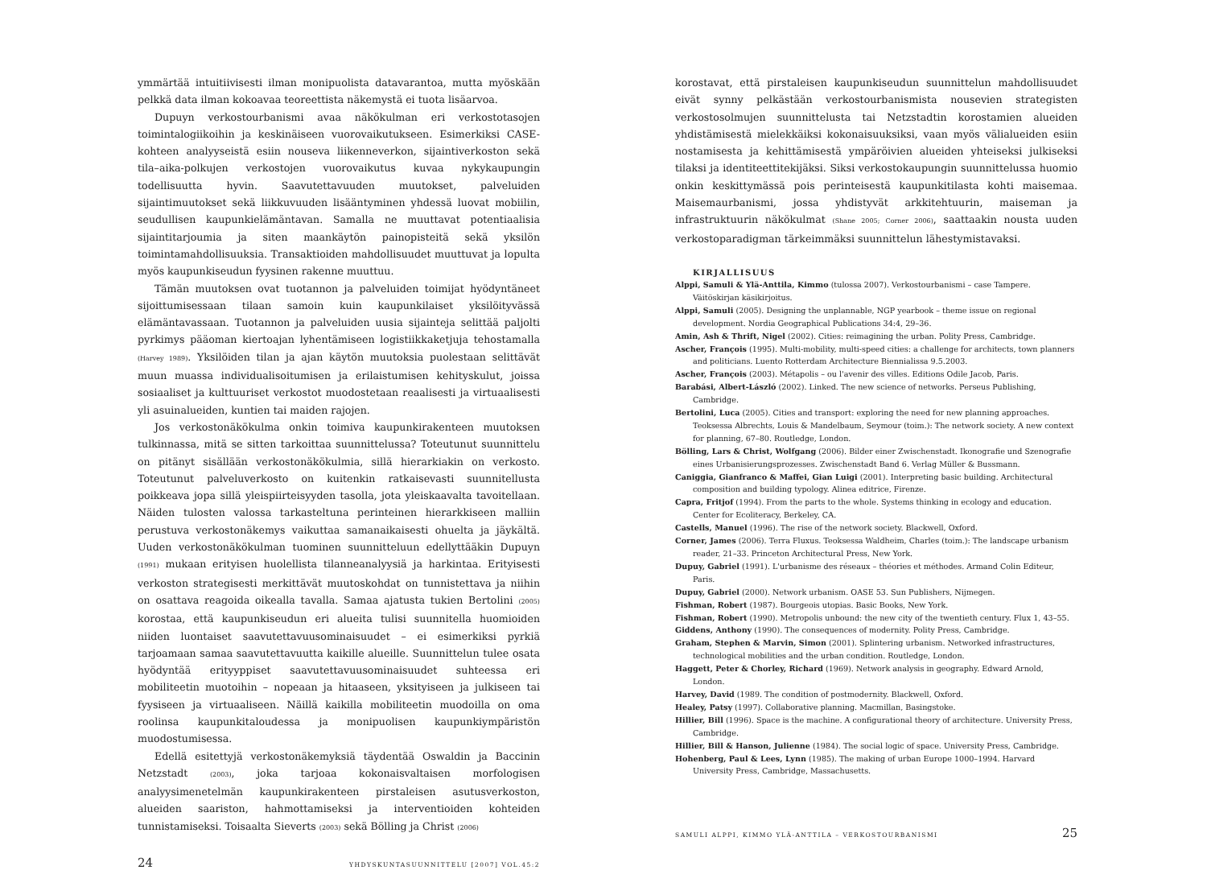ymmärtää intuitiivisesti ilman monipuolista datavarantoa, mutta myöskään pelkkä data ilman kokoavaa teoreettista näkemystä ei tuota lisäarvoa.
Dupuyn verkostourbanismi avaa näkökulman eri verkostotasojen toimintalogiikoihin ja keskinäiseen vuorovaikutukseen. Esimerkiksi CASE-kohteen analyyseistä esiin nouseva liikenneverkon, sijaintiverkoston sekä tila–aika-polkujen verkostojen vuorovaikutus kuvaa nykykaupungin todellisuutta hyvin. Saavutettavuuden muutokset, palveluiden sijaintimuutokset sekä liikkuvuuden lisääntyminen yhdessä luovat mobiilin, seudullisen kaupunkielämäntavan. Samalla ne muuttavat potentiaalisia sijaintitarjoumia ja siten maankäytön painopisteitä sekä yksilön toimintamahdollisuuksia. Transaktioiden mahdollisuudet muuttuvat ja lopulta myös kaupunkiseudun fyysinen rakenne muuttuu.
Tämän muutoksen ovat tuotannon ja palveluiden toimijat hyödyntäneet sijoittumisessaan tilaan samoin kuin kaupunkilaiset yksilöityvässä elämäntavassaan. Tuotannon ja palveluiden uusia sijainteja selittää paljolti pyrkimys pääoman kiertoajan lyhentämiseen logistiikkaketjuja tehostamalla (Harvey 1989). Yksilöiden tilan ja ajan käytön muutoksia puolestaan selittävät muun muassa individualisoitumisen ja erilaistumisen kehityskulut, joissa sosiaaliset ja kulttuuriset verkostot muodostetaan reaalisesti ja virtuaalisesti yli asuinalueiden, kuntien tai maiden rajojen.
Jos verkostonäkökulma onkin toimiva kaupunkirakenteen muutoksen tulkinnassa, mitä se sitten tarkoittaa suunnittelussa? Toteutunut suunnittelu on pitänyt sisällään verkostonäkökulmia, sillä hierarkiakin on verkosto. Toteutunut palveluverkosto on kuitenkin ratkaisevasti suunnitellusta poikkeava jopa sillä yleispiirteisyyden tasolla, jota yleiskaavalta tavoitellaan. Näiden tulosten valossa tarkasteltuna perinteinen hierarkkiseen malliin perustuva verkostonäkemys vaikuttaa samanaikaisesti ohuelta ja jäykältä. Uuden verkostonäkökulman tuominen suunnitteluun edellyttääkin Dupuyn (1991) mukaan erityisen huolellista tilanneanalyysiä ja harkintaa. Erityisesti verkoston strategisesti merkittävät muutoskohdat on tunnistettava ja niihin on osattava reagoida oikealla tavalla. Samaa ajatusta tukien Bertolini (2005) korostaa, että kaupunkiseudun eri alueita tulisi suunnitella huomioiden niiden luontaiset saavutettavuusominaisuudet – ei esimerkiksi pyrkiä tarjoamaan samaa saavutettavuutta kaikille alueille. Suunnittelun tulee osata hyödyntää erityyppiset saavutettavuusominaisuudet suhteessa eri mobiliteetin muotoihin – nopeaan ja hitaaseen, yksityiseen ja julkiseen tai fyysiseen ja virtuaaliseen. Näillä kaikilla mobiliteetin muodoilla on oma roolinsa kaupunkitaloudessa ja monipuolisen kaupunkiympäristön muodostumisessa.
Edellä esitettyjä verkostonäkemyksiä täydentää Oswaldin ja Baccinin Netzstadt (2003), joka tarjoaa kokonaisvaltaisen morfologisen analyysimenetelmän kaupunkirakenteen pirstaleisen asutusverkoston, alueiden saariston, hahmottamiseksi ja interventioiden kohteiden tunnistamiseksi. Toisaalta Sieverts (2003) sekä Bölling ja Christ (2006)
24 YHDYSKUNTASUUNNITTELU [2007] VOL.45:2
korostavat, että pirstaleisen kaupunkiseudun suunnittelun mahdollisuudet eivät synny pelkästään verkostourbanismista nousevien strategisten verkostosolmujen suunnittelusta tai Netzstadtin korostamien alueiden yhdistämisestä mielekkäiksi kokonaisuuksiksi, vaan myös välialueiden esiin nostamisesta ja kehittämisestä ympäröivien alueiden yhteiseksi julkiseksi tilaksi ja identiteettitekijäksi. Siksi verkostokaupungin suunnittelussa huomio onkin keskittymässä pois perinteisestä kaupunkitilasta kohti maisemaa. Maisemaurbanismi, jossa yhdistyvät arkkitehtuurin, maiseman ja infrastruktuurin näkökulmat (Shane 2005; Corner 2006), saattaakin nousta uuden verkostoparadigman tärkeimmäksi suunnittelun lähestymistavaksi.
KIRJALLISUUS
Alppi, Samuli & Ylä-Anttila, Kimmo (tulossa 2007). Verkostourbanismi – case Tampere. Väitöskirjan käsikirjoitus.
Alppi, Samuli (2005). Designing the unplannable, NGP yearbook – theme issue on regional development. Nordia Geographical Publications 34:4, 29–36.
Amin, Ash & Thrift, Nigel (2002). Cities: reimagining the urban. Polity Press, Cambridge.
Ascher, François (1995). Multi-mobility, multi-speed cities: a challenge for architects, town planners and politicians. Luento Rotterdam Architecture Biennialissa 9.5.2003.
Ascher, François (2003). Métapolis – ou l'avenir des villes. Editions Odile Jacob, Paris.
Barabási, Albert-László (2002). Linked. The new science of networks. Perseus Publishing, Cambridge.
Bertolini, Luca (2005). Cities and transport: exploring the need for new planning approaches. Teoksessa Albrechts, Louis & Mandelbaum, Seymour (toim.): The network society. A new context for planning, 67–80. Routledge, London.
Bölling, Lars & Christ, Wolfgang (2006). Bilder einer Zwischenstadt. Ikonografie und Szenografie eines Urbanisierungsprozesses. Zwischenstadt Band 6. Verlag Müller & Bussmann.
Caniggia, Gianfranco & Maffei, Gian Luigi (2001). Interpreting basic building. Architectural composition and building typology. Alinea editrice, Firenze.
Capra, Fritjof (1994). From the parts to the whole. Systems thinking in ecology and education. Center for Ecoliteracy, Berkeley, CA.
Castells, Manuel (1996). The rise of the network society. Blackwell, Oxford.
Corner, James (2006). Terra Fluxus. Teoksessa Waldheim, Charles (toim.): The landscape urbanism reader, 21–33. Princeton Architectural Press, New York.
Dupuy, Gabriel (1991). L'urbanisme des réseaux – théories et méthodes. Armand Colin Editeur, Paris.
Dupuy, Gabriel (2000). Network urbanism. OASE 53. Sun Publishers, Nijmegen.
Fishman, Robert (1987). Bourgeois utopias. Basic Books, New York.
Fishman, Robert (1990). Metropolis unbound: the new city of the twentieth century. Flux 1, 43–55.
Giddens, Anthony (1990). The consequences of modernity. Polity Press, Cambridge.
Graham, Stephen & Marvin, Simon (2001). Splintering urbanism. Networked infrastructures, technological mobilities and the urban condition. Routledge, London.
Haggett, Peter & Chorley, Richard (1969). Network analysis in geography. Edward Arnold, London.
Harvey, David (1989. The condition of postmodernity. Blackwell, Oxford.
Healey, Patsy (1997). Collaborative planning. Macmillan, Basingstoke.
Hillier, Bill (1996). Space is the machine. A configurational theory of architecture. University Press, Cambridge.
Hillier, Bill & Hanson, Julienne (1984). The social logic of space. University Press, Cambridge.
Hohenberg, Paul & Lees, Lynn (1985). The making of urban Europe 1000–1994. Harvard University Press, Cambridge, Massachusetts.
SAMULI ALPPI, KIMMO YLÄ-ANTTILA – VERKOSTOURBANISMI 25